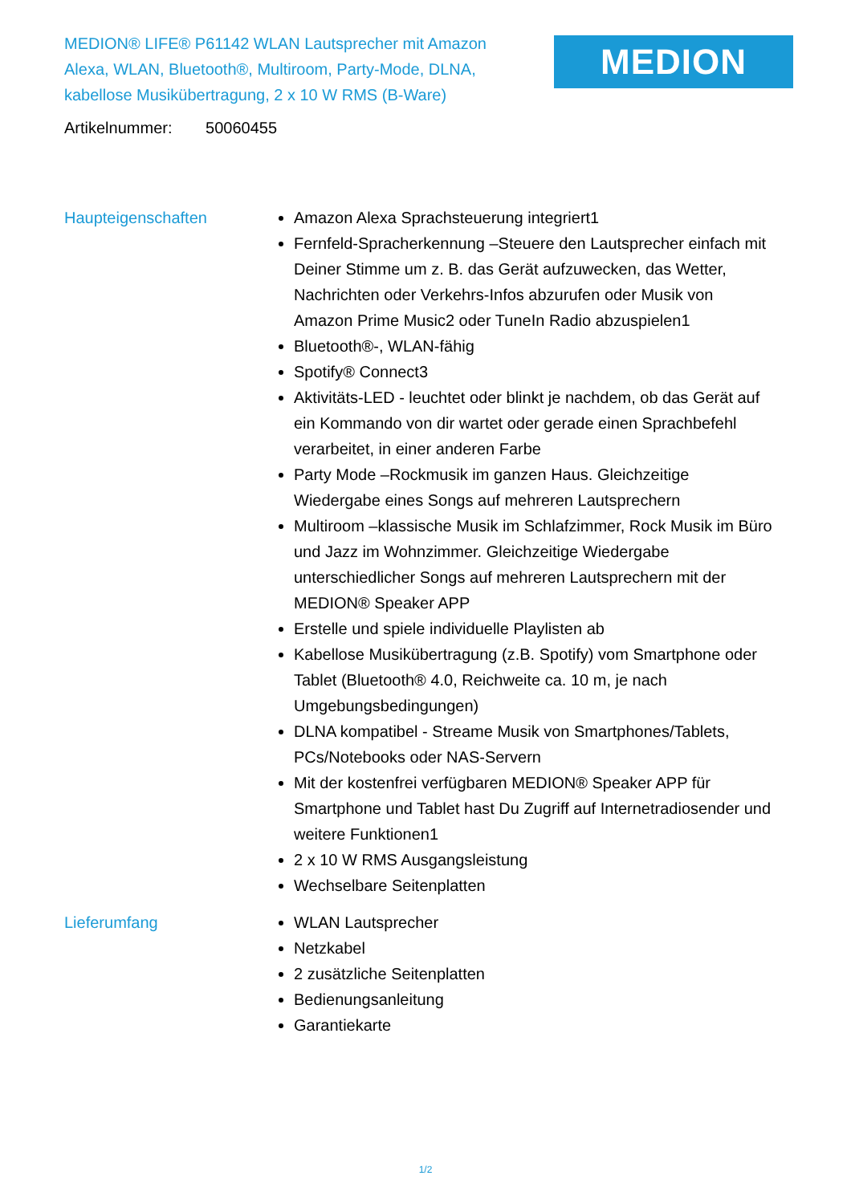MEDION® LIFE® P61142 WLAN Lautsprecher mit Amazon Alexa, WLAN, Bluetooth®, Multiroom, Party-Mode, DLNA, kabellose Musikübertragung, 2 x 10 W RMS (B-Ware)
MEDION
Artikelnummer: 50060455
Haupteigenschaften Amazon Alexa Sprachsteuerung integriert1
Fernfeld-Spracherkennung –Steuere den Lautsprecher einfach mit Deiner Stimme um z. B. das Gerät aufzuwecken, das Wetter, Nachrichten oder Verkehrs-Infos abzurufen oder Musik von Amazon Prime Music2 oder TuneIn Radio abzuspielen1
Bluetooth®-, WLAN-fähig
Spotify® Connect3
Aktivitäts-LED - leuchtet oder blinkt je nachdem, ob das Gerät auf ein Kommando von dir wartet oder gerade einen Sprachbefehl verarbeitet, in einer anderen Farbe
Party Mode –Rockmusik im ganzen Haus. Gleichzeitige Wiedergabe eines Songs auf mehreren Lautsprechern
Multiroom –klassische Musik im Schlafzimmer, Rock Musik im Büro und Jazz im Wohnzimmer. Gleichzeitige Wiedergabe unterschiedlicher Songs auf mehreren Lautsprechern mit der MEDION® Speaker APP
Erstelle und spiele individuelle Playlisten ab
Kabellose Musikübertragung (z.B. Spotify) vom Smartphone oder Tablet (Bluetooth® 4.0, Reichweite ca. 10 m, je nach Umgebungsbedingungen)
DLNA kompatibel - Streame Musik von Smartphones/Tablets, PCs/Notebooks oder NAS-Servern
Mit der kostenfrei verfügbaren MEDION® Speaker APP für Smartphone und Tablet hast Du Zugriff auf Internetradiosender und weitere Funktionen1
2 x 10 W RMS Ausgangsleistung
Wechselbare Seitenplatten
Lieferumfang WLAN Lautsprecher
Netzkabel
2 zusätzliche Seitenplatten
Bedienungsanleitung
Garantiekarte
1/2